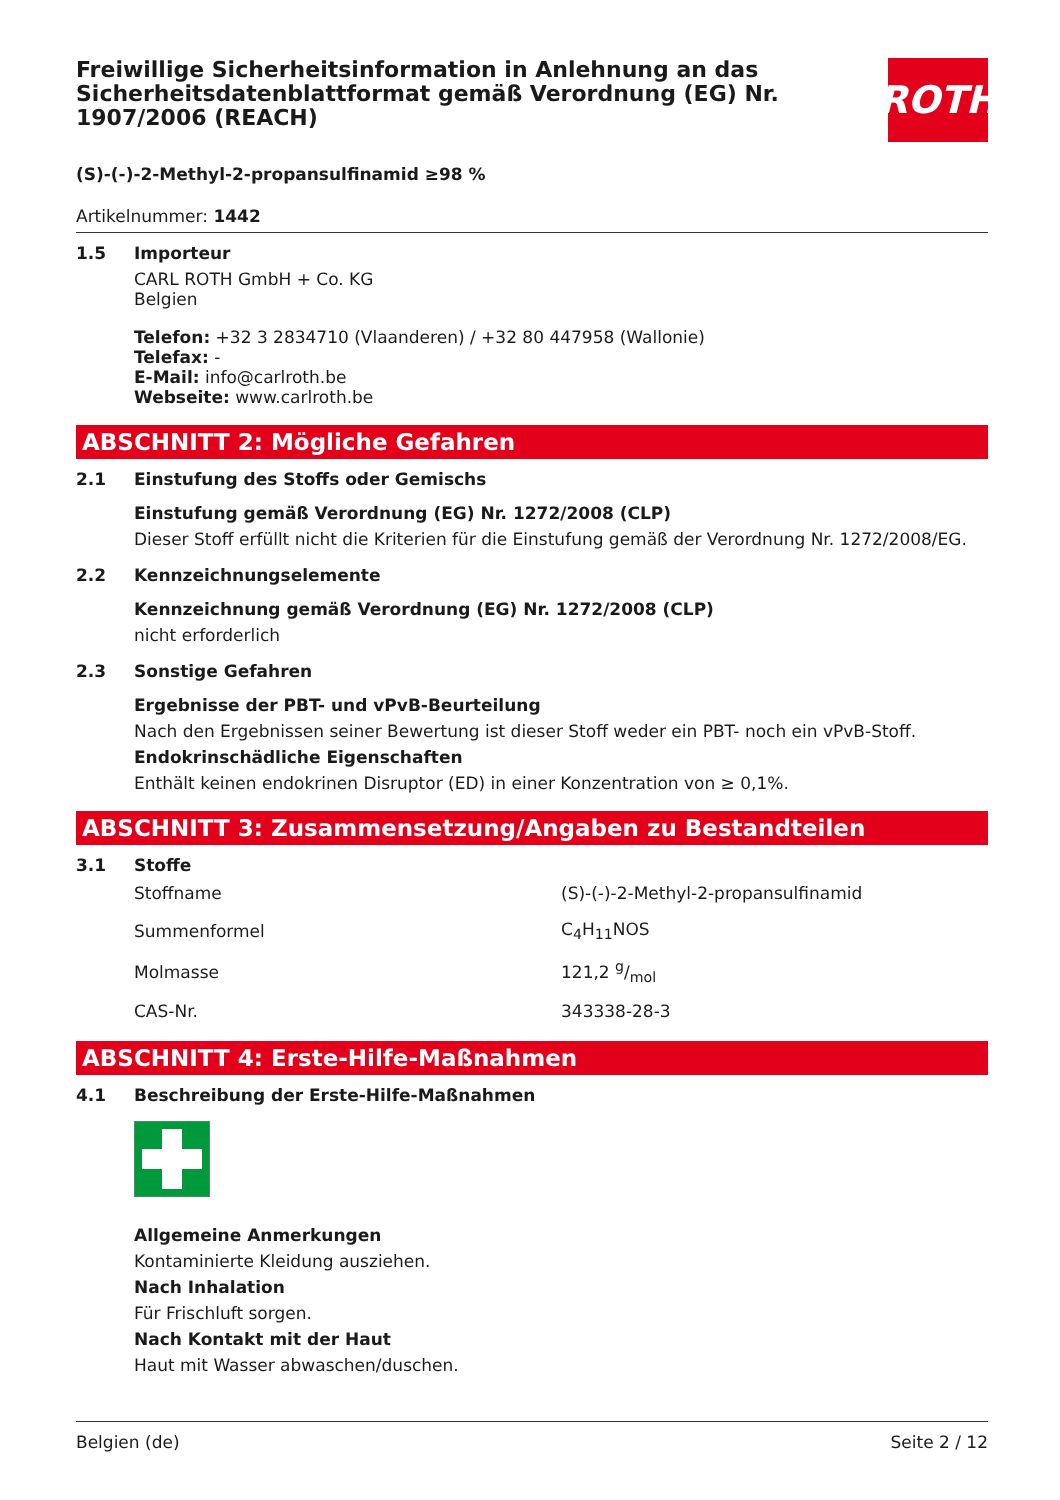ROTH
Freiwillige Sicherheitsinformation in Anlehnung an das Sicherheitsdatenblattformat gemäß Verordnung (EG) Nr. 1907/2006 (REACH)
(S)-(-)-2-Methyl-2-propansulfinamid ≥98 %
Artikelnummer: 1442
1.5 Importeur
CARL ROTH GmbH + Co. KG
Belgien
Telefon: +32 3 2834710 (Vlaanderen) / +32 80 447958 (Wallonie)
Telefax: -
E-Mail: info@carlroth.be
Webseite: www.carlroth.be
ABSCHNITT 2: Mögliche Gefahren
2.1 Einstufung des Stoffs oder Gemischs
Einstufung gemäß Verordnung (EG) Nr. 1272/2008 (CLP)
Dieser Stoff erfüllt nicht die Kriterien für die Einstufung gemäß der Verordnung Nr. 1272/2008/EG.
2.2 Kennzeichnungselemente
Kennzeichnung gemäß Verordnung (EG) Nr. 1272/2008 (CLP)
nicht erforderlich
2.3 Sonstige Gefahren
Ergebnisse der PBT- und vPvB-Beurteilung
Nach den Ergebnissen seiner Bewertung ist dieser Stoff weder ein PBT- noch ein vPvB-Stoff.
Endokrinschädliche Eigenschaften
Enthält keinen endokrinen Disruptor (ED) in einer Konzentration von ≥ 0,1%.
ABSCHNITT 3: Zusammensetzung/Angaben zu Bestandteilen
3.1 Stoffe
| Stoffname | (S)-(-)-2-Methyl-2-propansulfinamid |
| Summenformel | C<sub>4</sub>H<sub>11</sub>NOS |
| Molmasse | 121,2 g/mol |
| CAS-Nr. | 343338-28-3 |
ABSCHNITT 4: Erste-Hilfe-Maßnahmen
4.1 Beschreibung der Erste-Hilfe-Maßnahmen
Allgemeine Anmerkungen
Kontaminierte Kleidung ausziehen.
Nach Inhalation
Für Frischluft sorgen.
Nach Kontakt mit der Haut
Haut mit Wasser abwaschen/duschen.
Belgien (de) Seite 2 / 12